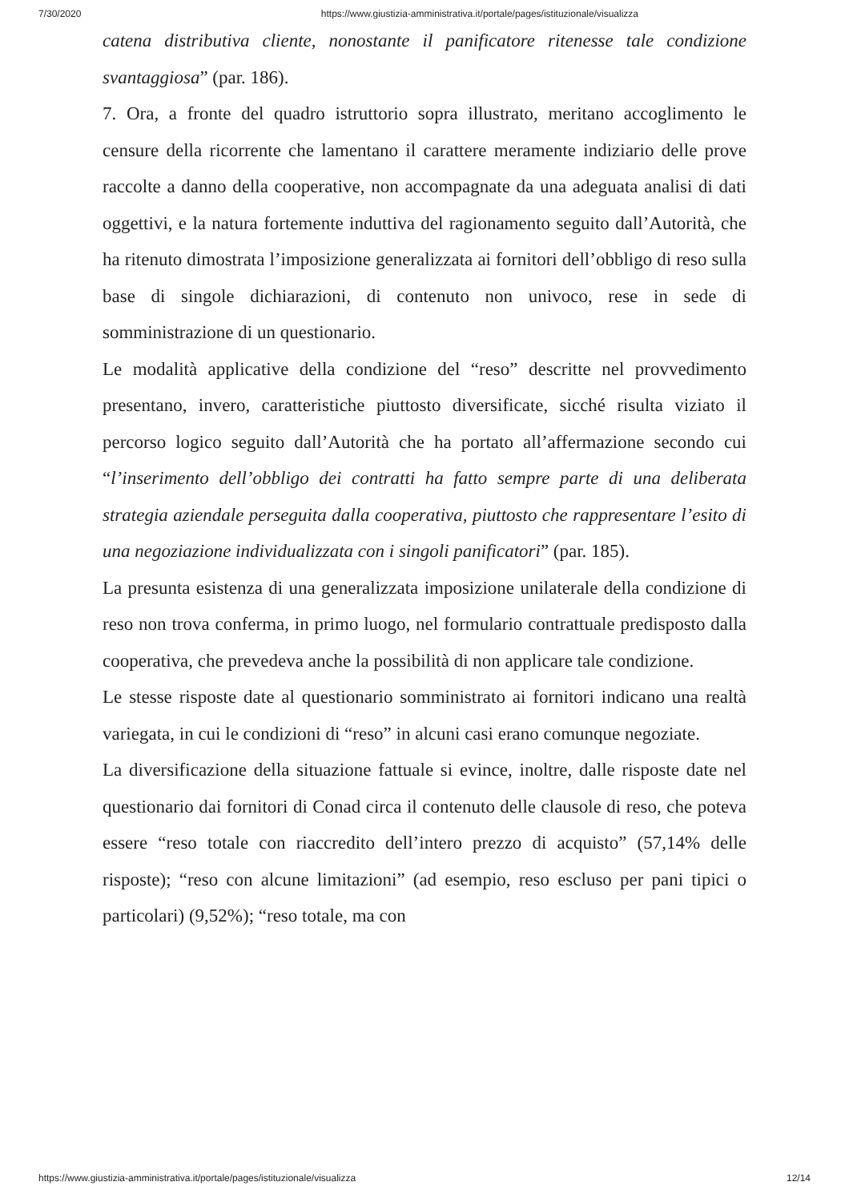7/30/2020 https://www.giustizia-amministrativa.it/portale/pages/istituzionale/visualizza
catena distributiva cliente, nonostante il panificatore ritenesse tale condizione svantaggiosa” (par. 186).
7. Ora, a fronte del quadro istruttorio sopra illustrato, meritano accoglimento le censure della ricorrente che lamentano il carattere meramente indiziario delle prove raccolte a danno della cooperative, non accompagnate da una adeguata analisi di dati oggettivi, e la natura fortemente induttiva del ragionamento seguito dall’Autorità, che ha ritenuto dimostrata l’imposizione generalizzata ai fornitori dell’obbligo di reso sulla base di singole dichiarazioni, di contenuto non univoco, rese in sede di somministrazione di un questionario.
Le modalità applicative della condizione del “reso” descritte nel provvedimento presentano, invero, caratteristiche piuttosto diversificate, sicché risulta viziato il percorso logico seguito dall’Autorità che ha portato all’affermazione secondo cui “l’inserimento dell’obbligo dei contratti ha fatto sempre parte di una deliberata strategia aziendale perseguita dalla cooperativa, piuttosto che rappresentare l’esito di una negoziazione individualizzata con i singoli panificatori” (par. 185).
La presunta esistenza di una generalizzata imposizione unilaterale della condizione di reso non trova conferma, in primo luogo, nel formulario contrattuale predisposto dalla cooperativa, che prevedeva anche la possibilità di non applicare tale condizione.
Le stesse risposte date al questionario somministrato ai fornitori indicano una realtà variegata, in cui le condizioni di “reso” in alcuni casi erano comunque negoziate.
La diversificazione della situazione fattuale si evince, inoltre, dalle risposte date nel questionario dai fornitori di Conad circa il contenuto delle clausole di reso, che poteva essere “reso totale con riaccredito dell’intero prezzo di acquisto” (57,14% delle risposte); “reso con alcune limitazioni” (ad esempio, reso escluso per pani tipici o particolari) (9,52%); “reso totale, ma con
https://www.giustizia-amministrativa.it/portale/pages/istituzionale/visualizza 12/14